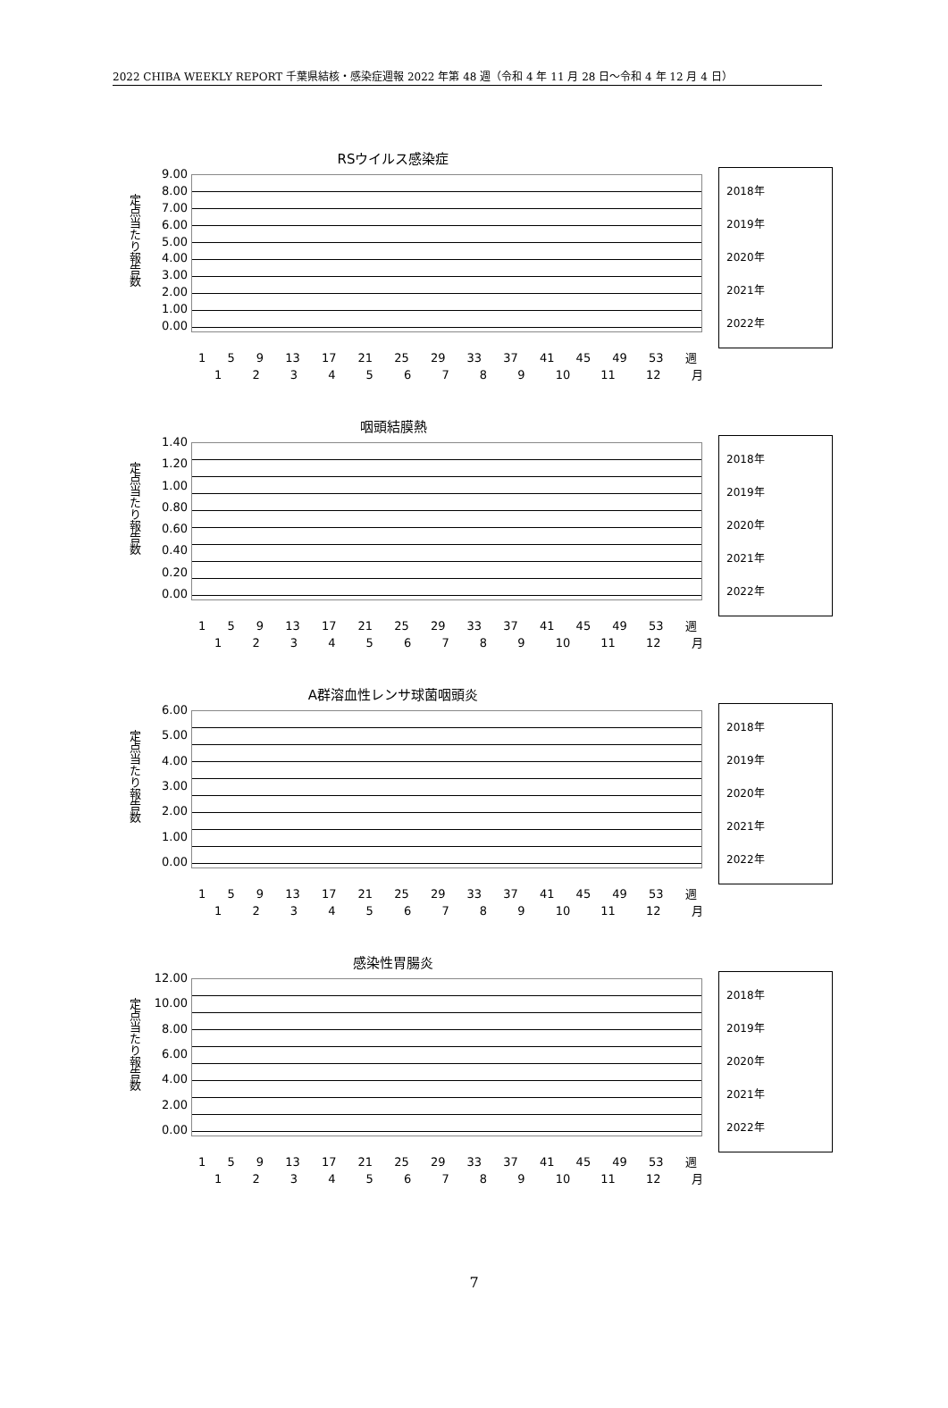2022 CHIBA WEEKLY REPORT 千葉県結核・感染症週報 2022 年第 48 週（令和 4 年 11 月 28 日～令和 4 年 12 月 4 日）
RSウイルス感染症
定点当たり報告数
9.00
8.00
7.00
6.00
5.00
4.00
3.00
2.00
1.00
0.00
2018年
2019年
2020年
2021年
2022年
1 5 9 13 17 21 25 29 33 37 41 45 49 53 週
1 2 3 4 5 6 7 8 9 10 11 12 月
咽頭結膜熱
定点当たり報告数
1.40
1.20
1.00
0.80
0.60
0.40
0.20
0.00
2018年
2019年
2020年
2021年
2022年
1 5 9 13 17 21 25 29 33 37 41 45 49 53 週
1 2 3 4 5 6 7 8 9 10 11 12 月
A群溶血性レンサ球菌咽頭炎
定点当たり報告数
6.00
5.00
4.00
3.00
2.00
1.00
0.00
2018年
2019年
2020年
2021年
2022年
1 5 9 13 17 21 25 29 33 37 41 45 49 53 週
1 2 3 4 5 6 7 8 9 10 11 12 月
感染性胃腸炎
定点当たり報告数
12.00
10.00
8.00
6.00
4.00
2.00
0.00
2018年
2019年
2020年
2021年
2022年
1 5 9 13 17 21 25 29 33 37 41 45 49 53 週
1 2 3 4 5 6 7 8 9 10 11 12 月
7